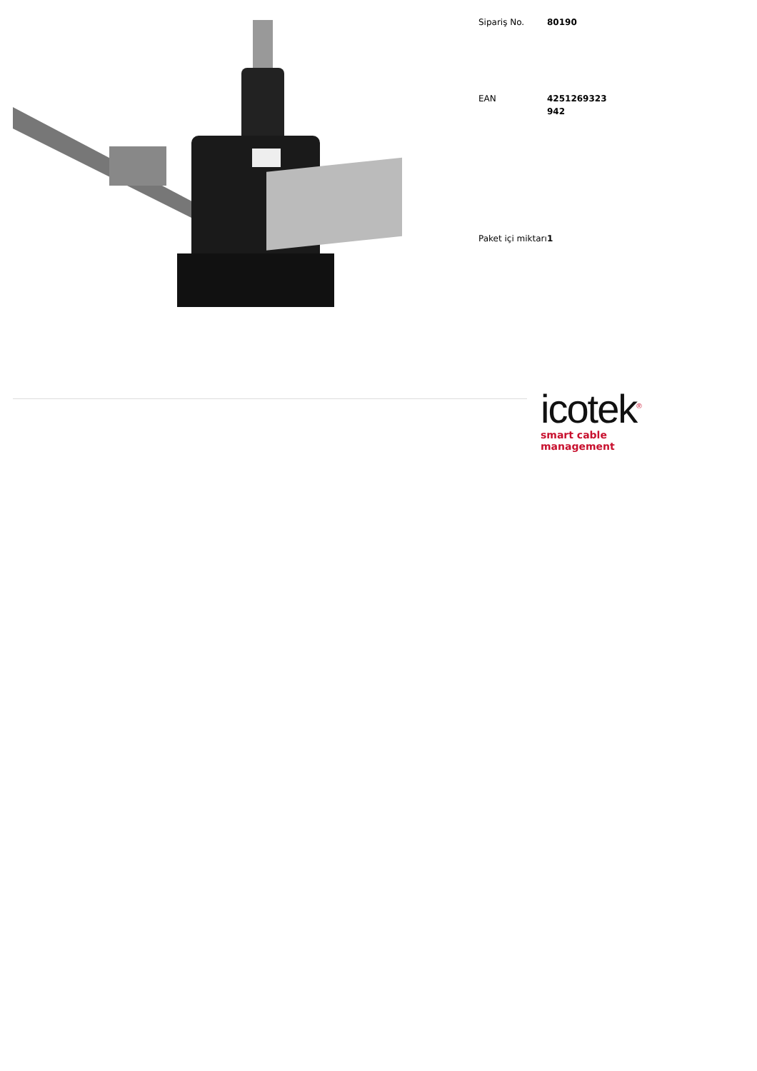| Sipariş No. | 80190 |
| EAN | 4251269323 942 |
| Paket içi miktarı | 1 |
icotek<sup>®</sup>
smart cable management